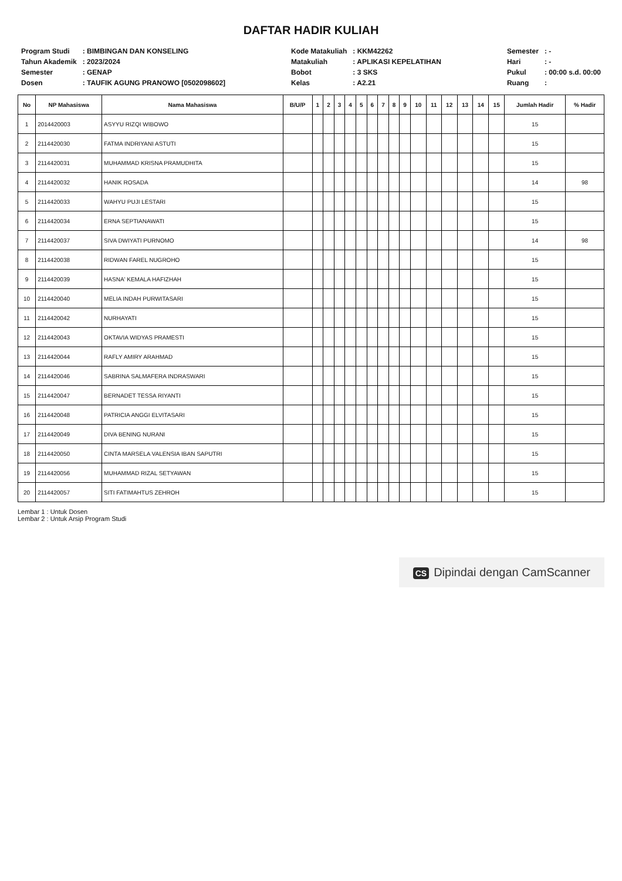DAFTAR HADIR KULIAH
| Program Studi | : BIMBINGAN DAN KONSELING |
| Tahun Akademik | : 2023/2024 |
| Semester | : GENAP |
| Dosen | : TAUFIK AGUNG PRANOWO [0502098602] |
| Kode Matakuliah | : KKM42262 |
| Matakuliah | : APLIKASI KEPELATIHAN |
| Bobot | : 3 SKS |
| Kelas | : A2.21 |
| Semester | : - |
| Hari | : - |
| Pukul | : 00:00 s.d. 00:00 |
| Ruang | : |
| No | NP Mahasiswa | Nama Mahasiswa | B/U/P | 1 | 2 | 3 | 4 | 5 | 6 | 7 | 8 | 9 | 10 | 11 | 12 | 13 | 14 | 15 | Jumlah Hadir | % Hadir |
| --- | --- | --- | --- | --- | --- | --- | --- | --- | --- | --- | --- | --- | --- | --- | --- | --- | --- | --- | --- | --- |
| 1 | 2014420003 | ASYYU RIZQI WIBOWO | | | | | | | | | | | | | | | | | 15 | |
| 2 | 2114420030 | FATMA INDRIYANI ASTUTI | | | | | | | | | | | | | | | | | 15 | |
| 3 | 2114420031 | MUHAMMAD KRISNA PRAMUDHITA | | | | | | | | | | | | | | | | | 15 | |
| 4 | 2114420032 | HANIK ROSADA | | | | | | | | | | | | | | | | | 14 | 98 |
| 5 | 2114420033 | WAHYU PUJI LESTARI | | | | | | | | | | | | | | | | | 15 | |
| 6 | 2114420034 | ERNA SEPTIANAWATI | | | | | | | | | | | | | | | | | 15 | |
| 7 | 2114420037 | SIVA DWIYATI PURNOMO | | | | | | | | | | | | | | | | | 14 | 98 |
| 8 | 2114420038 | RIDWAN FAREL NUGROHO | | | | | | | | | | | | | | | | | 15 | |
| 9 | 2114420039 | HASNA' KEMALA HAFIZHAH | | | | | | | | | | | | | | | | | 15 | |
| 10 | 2114420040 | MELIA INDAH PURWITASARI | | | | | | | | | | | | | | | | | 15 | |
| 11 | 2114420042 | NURHAYATI | | | | | | | | | | | | | | | | | 15 | |
| 12 | 2114420043 | OKTAVIA WIDYAS PRAMESTI | | | | | | | | | | | | | | | | | 15 | |
| 13 | 2114420044 | RAFLY AMIRY ARAHMAD | | | | | | | | | | | | | | | | | 15 | |
| 14 | 2114420046 | SABRINA SALMAFERA INDRASWARI | | | | | | | | | | | | | | | | | 15 | |
| 15 | 2114420047 | BERNADET TESSA RIYANTI | | | | | | | | | | | | | | | | | 15 | |
| 16 | 2114420048 | PATRICIA ANGGI ELVITASARI | | | | | | | | | | | | | | | | | 15 | |
| 17 | 2114420049 | DIVA BENING NURANI | | | | | | | | | | | | | | | | | 15 | |
| 18 | 2114420050 | CINTA MARSELA VALENSIA IBAN SAPUTRI | | | | | | | | | | | | | | | | | 15 | |
| 19 | 2114420056 | MUHAMMAD RIZAL SETYAWAN | | | | | | | | | | | | | | | | | 15 | |
| 20 | 2114420057 | SITI FATIMAHTUS ZEHROH | | | | | | | | | | | | | | | | | 15 | |
Lembar 1 : Untuk Dosen
Lembar 2 : Untuk Arsip Program Studi
CS Dipindai dengan CamScanner